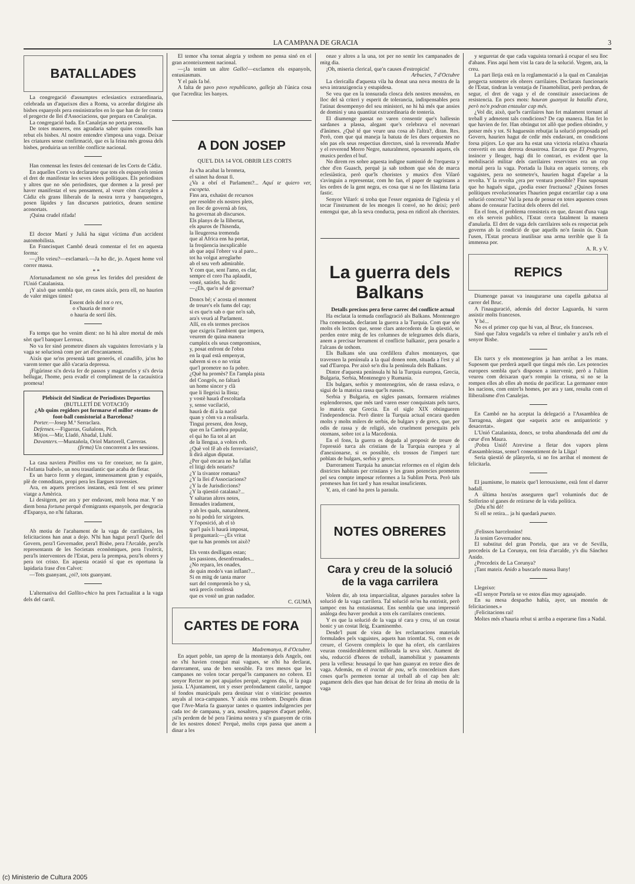LA CAMPANA DE GRACIA 3
BATALLADES
La congregació d'assumptes eclesiastics extraordinaria, celebrada un d'aqueixos dies a Roma, va acordar dirigirse als bisbes espanyols pera ensinistrarlos en lo que han de fer contra el progecte de llei d'Associacions, que prepara en Canalejas.
La congregació bada. En Canalejas no porta pressa.
De totes maneres, ens agradaria saber quins consells han rebut els bisbes. Al nostre entendre s'imposa una vaga. Deixar les criatures sense confirmació, que es la feina més grossa dels bisbes, produiria un terrible conflicte nacional.
Han comensat les festes del centenari de les Corts de Cádiz.
En aquelles Corts va declararse que tots els espanyols tenien el dret de manifestar les seves idees polítiques. Els periodistes y altres que no són periodistes, que dormen a la presó per haver manifestat el seu pensament, al veure còm s'acoplen a Cádiz els grans lliberals de la nostra terra y banquetegen, posen làpides y fan discursos patriotics, deuen sentirse aconortats.
¡Quina crudel rifada!
El doctor Martí y Juliá ha sigut víctima d'un accident automobilista.
En Francisquet Cambó deurà comentar el fet en aquesta forma:
—¿Ho veieu?—esclamarà.—Ja ho dic, jo. Aquest home vol correr massa.
* *
Afortunadament no són greus les ferides del president de l'Unió Catalanista.
¡Y això que sembla que, en casos aixís, pera ell, no haurien de valer mitges tintes!
Essent dels del tot o res,
o s'hauria de morir
o hauria de sortí ilès.
Fa temps que ho venim dient: no hi hà altre mortal de més sòrt que'l banquer Lerroux.
No va fer sinó prometre diners als vaguistes ferroviaris y la vaga se solucionà com per art d'encantament.
Aixís que se'ns presentà tant generós, el caudillo, ja'ns ho varem temer que allò s'acaria depressa.
¡Figúrinse si'n devia fer de passos y magarrufes y si's devia bellugar, l'home, pera evadir el compliment de la cacauística promesa!
Plebiscit del Sindicat de Periodistes Deportius
(BUTLLETÍ DE VOTACIÓ)
¿Ab quins regidors pot formarse el millor «team» de foot-ball consistorial a Barcelona?
Porter.—Josep M.ª Serraclara.
Defenses.—Figueras, Guñalons, Pich.
Mitjos.—Mir, Lladó, Abadal, Lluhí.
Davanters.—Muntañola, Oriol Martorell, Carreras.
(firma) Un concorrent a les sessions.
La casa naviera Pinillos ens va fer coneixer, no fa gaire, l'«Infanta Isabel», un nou trasatlantic que acaba de fletar.
Es un barco ferm y elegant, immensament gran y espaiós, plè de comoditats, propi pera les llargues travessies.
Ara, en aquets precisos instants, està fent el seu primer viatge a Amèrica.
Li desitgem, per ara y per endavant, molt bona mar. Y no diem bona fortuna perquè d'emigrants espanyols, per desgracia d'Espanya, no n'hi faltaran.
Ab motiu de l'acabament de la vaga de carrilaires, les felicitacions han anat a dojo. N'hi han hagut pera'l Quefe del Govern, pera'l Governador, pera'l Bisbe, pera l'Arcalde, pera'ls representants de les Societats econòmiques, pera l'exèrcit, pera'ls interventors de l'Estat, pera la prempsa, pera'ls obrers y pera tot cristo. En aquesta ocasió sí que es oportuna la lapidaria frase d'en Calvet:
—Tots guanyant, ¿oi?, tots guanyant.
L'alternativa del Gallito-chico ha pres l'actualitat a la vaga dels del carril.
El temor s'ha tornat alegria y tothom no pensa sinó en el gran aconteixement nacional.
—¡Ja tenim un altre Gallo!—exclamen els espanyols, entusiasmats.
Y el país fa bé.
A falta de pavo pavo republicano, galleja ab l'única cosa que l'acredita: les banyes.
A DON JOSEP
QUE'L DIA 14 VOL OBRIR LES CORTS
Ja s'ha acabat la brometa,
el sainet ha donat fi.
¿Va a obrí el Parlament?... Aquí te quiero ver, escopeta.
Fins ara, exhaüst de recursos
per resoldre els nostres plets,
en lloc de governà ab fets,
ha governat ab discursos.
Els planys de la llibertat,
els apuros de l'hisenda,
la lleugeresa tremenda
que al Africa ens ha portat,
la freqüencia inexplicable
ab que aquí l'obrer va al paro...
tot ha volgut arreglarho
ab el seu verb admirable.
Y com que, sent l'amo, es clar,
sempre el coro l'ha aplaudit,
vostè, satisfet, ha dit:
—¿Eh, que'n sé de governar?
Doncs bé; s' acosta el moment
de treure's els fums del cap;
si es que'n sab o que no'n sab,
ara's veurà al Parlament.
Allí, en els termes precisos
que exigeix l'ambient que impera,
veurem de quina manera
cumpleix els seus compromisos,
y, posat enfront de l'obra
en la qual està empenyat,
sabrem si es o no vritat
que'l prometre no fa pobre.
¿Què ha promès? En l'ampla pista
del Congrés, no faltarà
un home sincer y clà
que li llegeixi la llista;
y vostè haurà d'escoltarla
y, sense vacilació,
haurà de dí a la nació
quan y còm va a realisarla.
Tingui present, don Josep,
que en la Cambra popular,
el qui ho fia tot al art
de la llengua, a voltes reb.
¿Què vol fê ab els ferroviaris?,
li dirà algun diputat.
¿Per què encara no ha fallat
el litigi dels notaris?
¿Y la tivantor romana?
¿Y la llei d'Associacions?
¿Y la de Jurisdiccions?
¿Y la qüestió catalana?...
Y saltaran altres notes,
llensades iradament,
y ab les quals, naturalment,
no hi podrà fer xirigotes.
Y l'oposició, ab el tò
que'l país li haurà imposat,
li preguntarà:—¿Es vritat
que tu has promès tot això?
Els vents deslligats estan;
les passions, desenfrenades...
¿No repara, les onades,
de quin modo's van inflant?...
Si en mitg de tanta maror
surt del compromís bo y sà,
serà precís confessà
que es vostè un gran nadador.
C. GUMÀ
CARTES DE FORA
Madremanya, 8 d'Octubre.
En aquet poble, tan aprop de la montanya dels Angels, ont no s'hi havien conegut mai vagues, se n'hi ha declarat, darrerament, una de ben sensible. Fa tres mesos que les campanes no volen tocar perquè'ls campaners no cobren. El senyor Rector no pot apujarlos perquè, segons diu, té la paga justa. L'Ajuntament, tot y esser profondament catolic, tampoc té fondos municipals pera destinar vint o vinticinc pessetes anyals al toca-campanes. Y aixís ens trobem. Després diran que l'Ave-Maria fa guanyar tantes o quantes indulgencies per cada toc de campana, y ara, nosaltres, pagesos d'aquet poble, ¡si'n perdem de bé pera l'ànima nostra y si'n guanyem de crits de les nostres dones! Perquè, molts cops passa que anem a dinar a les
onze y altres a la una, tot per no sentir les campanades de mitg dia.
¡Oh, miseria clerical, que'n causes d'estropicis!
Arbucies, 7 d'Octubre
La clericalla d'aquesta vila ha donat una nova mostra de la seva intranzigencia y estupidesa.
Se veu que en la tonsurada closca dels nostres mossèns, en lloc del sà criteri y esperit de tolerancia, indispensables pera l'atinat desempenyo del seu ministeri, no hi hà més que ansies de domini y una quantitat extraordinaria de tontería.
El diumenge passat no varen consentir que's ballessin sardanes a plassa, alegant que's celebrava el novenari d'ànimes. ¿Què té que veure una cosa ab l'altra?, diran. Res. Però, com que qui maneja la batuta de les dues orquestes no són pas els seus respectius directors, sinó la reverenda Madre y el reverend Morro Negre, naturalment, oposantshi aquets, els musics perden el buf.
No direm res sobre aquesta indigne sumissió de l'orquesta y chor d'en Guasch, perquè ja sab tothom que són de marca eclesiàstica, però que'ls choristes y musics d'en Vilaró s'avinguin a representar, com ho fan, el paper de sagristans a les ordres de la gent negra, es cosa que si no fes llàstima faria fastic.
Senyor Vilaró: si troba que l'esser organista de l'iglesia y el tocar l'instrument de les monges li convé, no ho deixi; però entengui que, ab la seva conducta, posa en ridicol als choristes.
La guerra dels Balkans
Detalls precisos pera ferse carrec del conflicte actual
Ha esclatat la temuda conflagració als Balkans. Montenegro l'ha comensada, declarant la guerra a la Turquia. Com que són molts els lectors que, sense clars antecedents de la qüestió, se perden entre mitg de les columnes de telegrames dels diaris, anem a precisar breument el conflicte balkanic, pera posarlo a l'alcans de tothom.
Els Balkans són una cordillera d'altes montanyes, que travessen la península a la qual donen nom, situada a l'est y al sud d'Europa. Per això se'n diu la península dels Balkans.
Dintre d'aquesta península hi há la Turquia europea, Grecia, Bulgaria, Serbia, Montenegro y Rumania.
Els bulgars, serbis y montenegrins, són de rassa eslava, o sigui de la mateixa rassa que'ls russos.
Serbia y Bulgaria, en sigles passats, formaren reialmes esplendorosos, que més tard varen esser conquistats pels turcs, lo mateix que Grecia. En el sigle XIX obtingueren l'independencia. Però dintre la Turquia actual encara queden molts y molts milers de serbis, de bulgars y de grecs, que, per odis de rassa y de religió, són cruelment perseguits pels otomans, sobre tot a la Macedonia.
En el fons, la guerra es deguda al proposit de treure de l'opressió turca als cristians de la Turquia europea y al d'anexionarse, si es possible, els trossos de l'imperi turc poblats de bulgars, serbis y grecs.
Darrerament Turquia ha anunciat reformes en el règim dels districtes habitats per cristians y les grans potencies prometen pel seu compte imposar reformes a la Sublim Porta. Però tals promeses han fet tard y han resultat insuficients.
Y, ara, el canó ha pres la paraula.
NOTES OBRERES
Cara y creu de la solució de la vaga carrilera
Volem dir, ab tota imparcialitat, algunes paraules sobre la solució de la vaga carrilera. Tal solució no'ns ha entristit, però tampoc ens ha entusiasmat. Ens sembla que una impressió anàloga deu haver produit a tots els carrilaires concients.
Y es que la solució de la vaga té cara y creu, té un costat bonic y un costat lleig. Examinemho.
Desde'l punt de vista de les reclamacions materials formulades pels vaguistes, aquets han triomfat. Si, com es de creure, el Govern compleix lo que ha ofert, els carrilaires veuran considerablement millorada la seva sòrt. Aument de sòu, reducció d'hores de treball, inamobilitat y passaments pera la vellesa: heusaquí lo que han guanyat en tretze dies de vaga. Además, en el tractat de pau, se'ls concedeixen dues coses que'ls permeten tornar al treball ab el cap ben alt: pagament dels dies que han deixat de fer feina ab motiu de la vaga
y seguretat de que cada vaguista tornarà á ocupar el seu lloc d'abans. Fins aquí hem vist la cara de la solució. Vegem, ara, la creu.
La part lletja està en la reglamentació a la qual en Canalejas progecta sotmetre els obrers carrilaires. Declarats funcionaris de l'Estat, tindran la ventatja de l'inamobilitat, però perdran, de segur, el dret de vaga y el de constituir associacions de resistencia. En pocs mots: hauran guanyat la batalla d'ara, però no'n podran entaular cap més.
¿Vol dir, això, que'ls carrilaires han fet malament tornant al treball y admetent tals condicions? De cap manera. Han fet lo que havien de fer. Han obtingut tot allò que podien obtindre, y potser més y tot. Si haguessin rebutjat la solució proposada pel Govern, haurien hagut de cedir més endavant, en condicions forsa pitjors. Lo que ara ha estat una victoria relativa s'hauria convertit en una derrota desastrosa. Encara que El Progreso, insincer y lleuger, hagi dit lo contrari, es evident que la mobilisació militar dels carrilaires reservistes era un cop mortal pera la vaga. Portada la lluita en aqueix terreny, els vaguistes, pera no sotmetre's, haurien hagut d'apelar a la revolta. Y la revolta ¿era per ventura possible? Fins suposant que ho hagués sigut, ¿podia esser fructuosa? ¿Quines forses polítiques revolucionaries l'haurien pogut encarrilar cap a una solució concreta? Val la pena de pensar en totes aquestes coses abans de censurar l'actitut dels obrers del riel.
En el fons, el problema consisteix en que, davant d'una vaga en els serveis publics, l'Estat cerca fatalment la manera d'anularla. El dret de vaga dels carrilaires sols es respectat pels governs ab la condició de que aquells no'n fassin ús. Quan l'usen, l'Estat procura inutilisar una arma terrible que li fa immensa por.
A. R. y V.
REPICS
Diumenge passat va inaugurarse una capella gabatxa al carrer del Bruc.
A l'inauguració, además del doctor Laguarda, hi varen assistir molts francesos.
Y bé...
No es el primer cop que hi van, al Bruc, els francesos.
Sinó que l'altra vegada'ls va rebre el timbaler y ara'ls reb el senyor Bisbe.
Els turcs y els montenegrins ja han arribat a les mans. Suposem que perderà aquell que tingui més rào. Les potencies europees sembla que's disposen a intervenir, però a l'ultim veureu com deixaran que's rompin la crisma, si no se la rompen elles ab elles ab motiu de pacificar. La germanor entre les nacions, com entre'ls homes, per ara y tant, resulta com el lliberalisme d'en Canalejas.
En Cambó no ha aceptat la delegació a l'Assamblea de Tarragona, alegant que «aqueix acte es antipatriotic y desacertat».
L'Unió Catalanista, doncs, se troba abandonada del ami du cœur d'en Maura.
¡Pobra Unió! Atrevirse a fletar dos vapors plens d'assambleistas, sense'l consentiment de la Lliga!
Seria qüestió de plànyerla, si no fos arribat el moment de felicitarla.
El jaumisme, lo mateix que'l lerrouxisme, està fent el darrer badall.
A última hora'ns asseguren que'l voluminós duc de Solferino té ganes de retirarse de la vida política.
¡Déu n'hi dó!
Si ell se retira... ja hi quedarà puesto.
¡Felissos barcelonins!
Ja tenim Governador nou.
El substitut del gran Portela, que ara ve de Sevilla, procedeix de La Corunya, ont feia d'arcalde, y's diu Sánchez Anido.
¿Procedeix de La Corunya?
¡Tant mateix Anido a buscarlo massa lluny!
Llegeixo:
«El senyor Portela se ve estos días muy agasajado.
En su mesa despacho había, ayer, un montón de felicitaciones.»
¡Felicitacions rai!
Moltes més n'hauria rebut si arriba a esperarse fins a Nadal.
(c) Ministerio de Cultura 2005